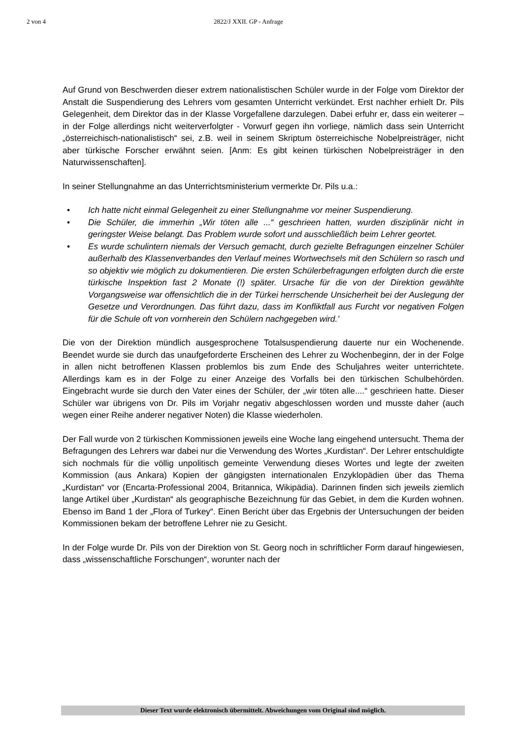2 von 4 2822/J XXII. GP - Anfrage
Auf Grund von Beschwerden dieser extrem nationalistischen Schüler wurde in der Folge vom Direktor der Anstalt die Suspendierung des Lehrers vom gesamten Unterricht verkündet. Erst nachher erhielt Dr. Pils Gelegenheit, dem Direktor das in der Klasse Vorgefallene darzulegen. Dabei erfuhr er, dass ein weiterer – in der Folge allerdings nicht weiterverfolgter - Vorwurf gegen ihn vorliege, nämlich dass sein Unterricht „österreichisch-nationalistisch“ sei, z.B. weil in seinem Skriptum österreichische Nobelpreisträger, nicht aber türkische Forscher erwähnt seien. [Anm: Es gibt keinen türkischen Nobelpreisträger in den Naturwissenschaften].
In seiner Stellungnahme an das Unterrichtsministerium vermerkte Dr. Pils u.a.:
• Ich hatte nicht einmal Gelegenheit zu einer Stellungnahme vor meiner Suspendierung.
• Die Schüler, die immerhin „Wir töten alle ...“ geschrieen hatten, wurden disziplinär nicht in geringster Weise belangt. Das Problem wurde sofort und ausschließlich beim Lehrer geortet.
• Es wurde schulintern niemals der Versuch gemacht, durch gezielte Befragungen einzelner Schüler außerhalb des Klassenverbandes den Verlauf meines Wortwechsels mit den Schülern so rasch und so objektiv wie möglich zu dokumentieren. Die ersten Schülerbefragungen erfolgten durch die erste türkische Inspektion fast 2 Monate (!) später. Ursache für die von der Direktion gewählte Vorgangsweise war offensichtlich die in der Türkei herrschende Unsicherheit bei der Auslegung der Gesetze und Verordnungen. Das führt dazu, dass im Konfliktfall aus Furcht vor negativen Folgen für die Schule oft von vornherein den Schülern nachgegeben wird.’
Die von der Direktion mündlich ausgesprochene Totalsuspendierung dauerte nur ein Wochenende. Beendet wurde sie durch das unaufgeforderte Erscheinen des Lehrer zu Wochenbeginn, der in der Folge in allen nicht betroffenen Klassen problemlos bis zum Ende des Schuljahres weiter unterrichtete. Allerdings kam es in der Folge zu einer Anzeige des Vorfalls bei den türkischen Schulbehörden. Eingebracht wurde sie durch den Vater eines der Schüler, der „wir töten alle....“ geschrieen hatte. Dieser Schüler war übrigens von Dr. Pils im Vorjahr negativ abgeschlossen worden und musste daher (auch wegen einer Reihe anderer negativer Noten) die Klasse wiederholen.
Der Fall wurde von 2 türkischen Kommissionen jeweils eine Woche lang eingehend untersucht. Thema der Befragungen des Lehrers war dabei nur die Verwendung des Wortes „Kurdistan“. Der Lehrer entschuldigte sich nochmals für die völlig unpolitisch gemeinte Verwendung dieses Wortes und legte der zweiten Kommission (aus Ankara) Kopien der gängigsten internationalen Enzyklopädien über das Thema „Kurdistan“ vor (Encarta-Professional 2004, Britannica, Wikipädia). Darinnen finden sich jeweils ziemlich lange Artikel über „Kurdistan“ als geographische Bezeichnung für das Gebiet, in dem die Kurden wohnen. Ebenso im Band 1 der „Flora of Turkey“. Einen Bericht über das Ergebnis der Untersuchungen der beiden Kommissionen bekam der betroffene Lehrer nie zu Gesicht.
In der Folge wurde Dr. Pils von der Direktion von St. Georg noch in schriftlicher Form darauf hingewiesen, dass „wissenschaftliche Forschungen“, worunter nach der
Dieser Text wurde elektronisch übermittelt. Abweichungen vom Original sind möglich.